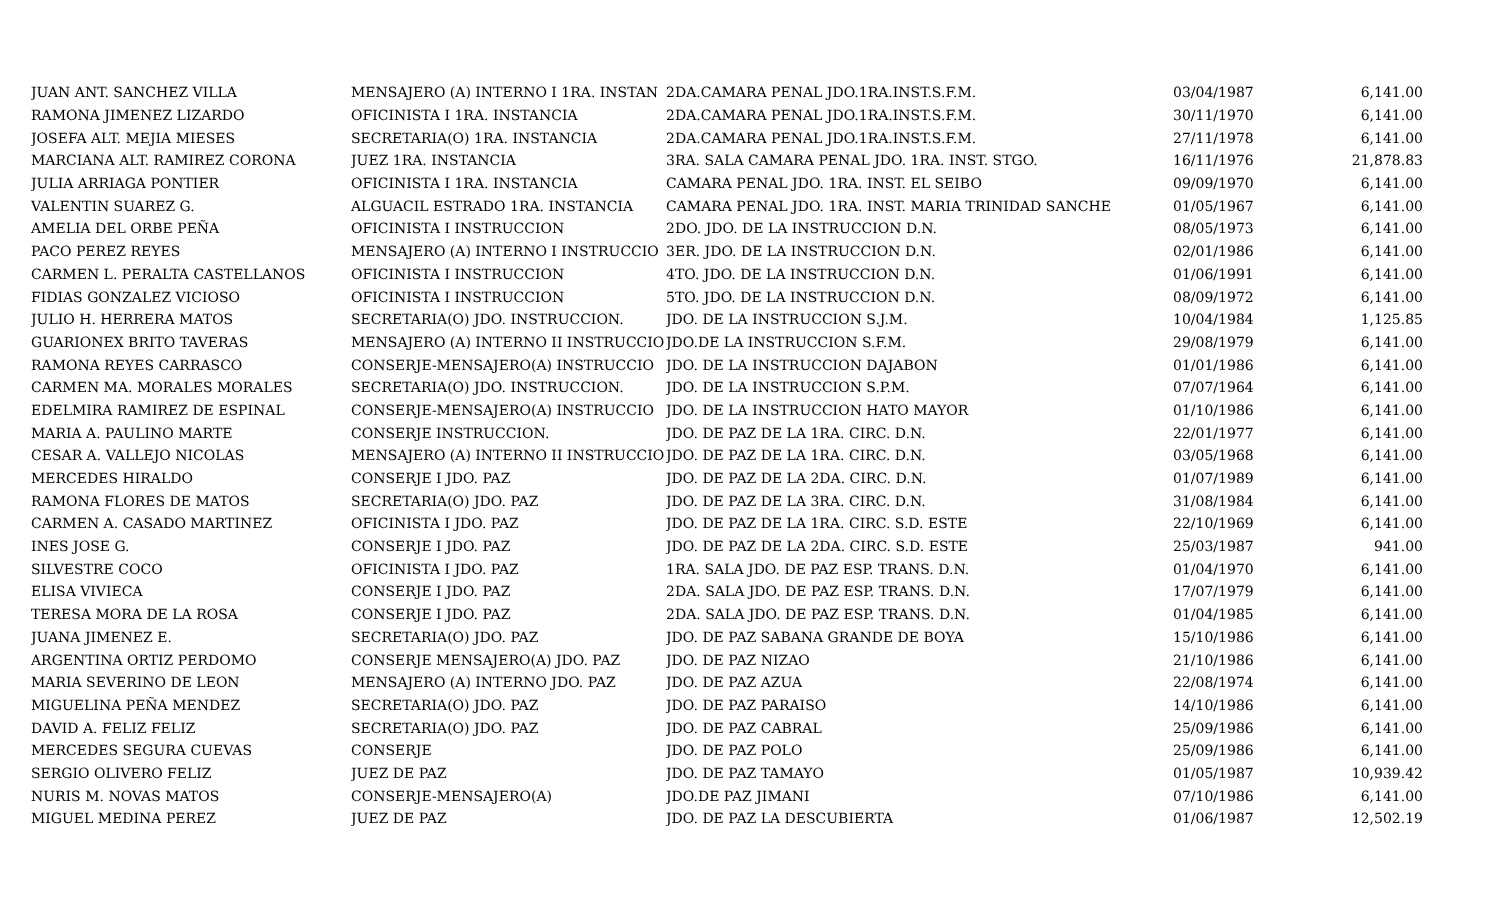| JUAN ANT. SANCHEZ VILLA | MENSAJERO (A) INTERNO I 1RA. INSTAN | 2DA.CAMARA PENAL JDO.1RA.INST.S.F.M. | 03/04/1987 | 6,141.00 |
| RAMONA JIMENEZ LIZARDO | OFICINISTA I 1RA. INSTANCIA | 2DA.CAMARA PENAL JDO.1RA.INST.S.F.M. | 30/11/1970 | 6,141.00 |
| JOSEFA ALT. MEJIA MIESES | SECRETARIA(O) 1RA. INSTANCIA | 2DA.CAMARA PENAL JDO.1RA.INST.S.F.M. | 27/11/1978 | 6,141.00 |
| MARCIANA ALT. RAMIREZ CORONA | JUEZ 1RA. INSTANCIA | 3RA. SALA CAMARA PENAL JDO. 1RA. INST. STGO. | 16/11/1976 | 21,878.83 |
| JULIA ARRIAGA PONTIER | OFICINISTA I 1RA. INSTANCIA | CAMARA PENAL JDO. 1RA. INST. EL SEIBO | 09/09/1970 | 6,141.00 |
| VALENTIN SUAREZ G. | ALGUACIL ESTRADO 1RA. INSTANCIA | CAMARA PENAL JDO. 1RA. INST. MARIA TRINIDAD SANCHE | 01/05/1967 | 6,141.00 |
| AMELIA DEL ORBE PEÑA | OFICINISTA I INSTRUCCION | 2DO. JDO. DE LA INSTRUCCION D.N. | 08/05/1973 | 6,141.00 |
| PACO PEREZ REYES | MENSAJERO (A) INTERNO I INSTRUCCIO | 3ER. JDO. DE LA INSTRUCCION D.N. | 02/01/1986 | 6,141.00 |
| CARMEN L. PERALTA CASTELLANOS | OFICINISTA I INSTRUCCION | 4TO. JDO. DE LA INSTRUCCION D.N. | 01/06/1991 | 6,141.00 |
| FIDIAS GONZALEZ VICIOSO | OFICINISTA I INSTRUCCION | 5TO. JDO. DE LA INSTRUCCION D.N. | 08/09/1972 | 6,141.00 |
| JULIO H. HERRERA MATOS | SECRETARIA(O) JDO. INSTRUCCION. | JDO. DE LA INSTRUCCION S.J.M. | 10/04/1984 | 1,125.85 |
| GUARIONEX BRITO TAVERAS | MENSAJERO (A) INTERNO II INSTRUCCIO | JDO.DE LA INSTRUCCION S.F.M. | 29/08/1979 | 6,141.00 |
| RAMONA REYES CARRASCO | CONSERJE-MENSAJERO(A) INSTRUCCIO | JDO. DE LA INSTRUCCION DAJABON | 01/01/1986 | 6,141.00 |
| CARMEN MA. MORALES MORALES | SECRETARIA(O) JDO. INSTRUCCION. | JDO. DE LA INSTRUCCION S.P.M. | 07/07/1964 | 6,141.00 |
| EDELMIRA RAMIREZ DE ESPINAL | CONSERJE-MENSAJERO(A) INSTRUCCIO | JDO. DE LA INSTRUCCION HATO MAYOR | 01/10/1986 | 6,141.00 |
| MARIA A. PAULINO MARTE | CONSERJE INSTRUCCION. | JDO. DE PAZ DE LA 1RA. CIRC. D.N. | 22/01/1977 | 6,141.00 |
| CESAR A. VALLEJO NICOLAS | MENSAJERO (A) INTERNO II INSTRUCCIO | JDO. DE PAZ DE LA 1RA. CIRC. D.N. | 03/05/1968 | 6,141.00 |
| MERCEDES HIRALDO | CONSERJE I JDO. PAZ | JDO. DE PAZ DE LA 2DA. CIRC. D.N. | 01/07/1989 | 6,141.00 |
| RAMONA FLORES DE MATOS | SECRETARIA(O) JDO. PAZ | JDO. DE PAZ DE LA 3RA. CIRC. D.N. | 31/08/1984 | 6,141.00 |
| CARMEN A. CASADO MARTINEZ | OFICINISTA I JDO. PAZ | JDO. DE PAZ DE LA 1RA. CIRC. S.D. ESTE | 22/10/1969 | 6,141.00 |
| INES JOSE G. | CONSERJE I JDO. PAZ | JDO. DE PAZ DE LA 2DA. CIRC. S.D. ESTE | 25/03/1987 | 941.00 |
| SILVESTRE COCO | OFICINISTA I JDO. PAZ | 1RA. SALA JDO. DE PAZ ESP. TRANS. D.N. | 01/04/1970 | 6,141.00 |
| ELISA VIVIECA | CONSERJE I JDO. PAZ | 2DA. SALA JDO. DE PAZ ESP. TRANS. D.N. | 17/07/1979 | 6,141.00 |
| TERESA MORA DE LA ROSA | CONSERJE I JDO. PAZ | 2DA. SALA JDO. DE PAZ ESP. TRANS. D.N. | 01/04/1985 | 6,141.00 |
| JUANA JIMENEZ E. | SECRETARIA(O) JDO. PAZ | JDO. DE PAZ SABANA GRANDE DE BOYA | 15/10/1986 | 6,141.00 |
| ARGENTINA ORTIZ PERDOMO | CONSERJE MENSAJERO(A) JDO. PAZ | JDO. DE PAZ NIZAO | 21/10/1986 | 6,141.00 |
| MARIA SEVERINO DE LEON | MENSAJERO (A) INTERNO JDO. PAZ | JDO. DE PAZ AZUA | 22/08/1974 | 6,141.00 |
| MIGUELINA PEÑA MENDEZ | SECRETARIA(O) JDO. PAZ | JDO. DE PAZ PARAISO | 14/10/1986 | 6,141.00 |
| DAVID A. FELIZ FELIZ | SECRETARIA(O) JDO. PAZ | JDO. DE PAZ CABRAL | 25/09/1986 | 6,141.00 |
| MERCEDES SEGURA CUEVAS | CONSERJE | JDO. DE PAZ POLO | 25/09/1986 | 6,141.00 |
| SERGIO OLIVERO FELIZ | JUEZ DE PAZ | JDO. DE PAZ TAMAYO | 01/05/1987 | 10,939.42 |
| NURIS M. NOVAS MATOS | CONSERJE-MENSAJERO(A) | JDO.DE PAZ JIMANI | 07/10/1986 | 6,141.00 |
| MIGUEL MEDINA PEREZ | JUEZ DE PAZ | JDO. DE PAZ LA DESCUBIERTA | 01/06/1987 | 12,502.19 |